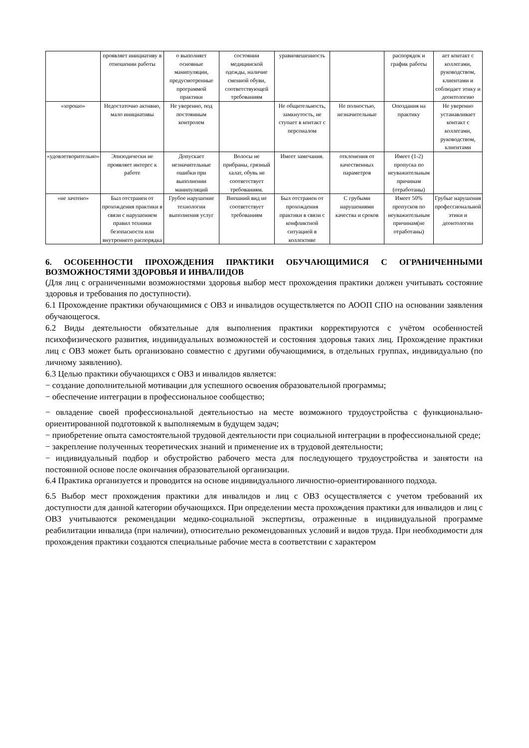| | проявляет инициативу в отношении работы | о выполняет основные манипуляции, предусмотренные программой практики | состоянии медицинской одежды, наличие сменной обуви, соответствующей требованиям | уравновешенность | | распорядок и график работы | ает контакт с коллегами, руководством, клиентами и соблюдает этику и деонтологию |
| «хорошо» | Недостаточно активно, мало инициативы | Не уверенно, под постоянным контролем | | Не общительность, замкнутость, не ступает в контакт с персоналом | Не полностью, незначительные | Опоздания на практику | Не уверенно устанавливает контакт с коллегами, руководством, клиентами |
| «удовлетворительно» | Эпизодически не проявляет интерес к работе | Допускает незначительные ошибки при выполнении манипуляций | Волосы не прибраны, грязный халат, обувь не соответствует требованиям. | Имеет замечания. | отклонения от качественных параметров | Имеет (1-2) пропуска по неуважительным причинам (отработаны) | |
| «не зачтено» | Был отстранен от прохождения практики в связи с нарушением правил техники безопасности или внутреннего распорядка | Грубое нарушение технологии выполнения услуг | Внешний вид не соответствует требованиям | Был отстранен от прохождения практики в связи с конфликтной ситуацией в коллективе | С грубыми нарушениями качества и сроков | Имеет 50% пропусков по неуважительным причинам(не отработаны) | Грубые нарушения профессиональной этики и деонтологии |
6. ОСОБЕННОСТИ ПРОХОЖДЕНИЯ ПРАКТИКИ ОБУЧАЮЩИМИСЯ С ОГРАНИЧЕННЫМИ ВОЗМОЖНОСТЯМИ ЗДОРОВЬЯ И ИНВАЛИДОВ
(Для лиц с ограниченными возможностями здоровья выбор мест прохождения практики должен учитывать состояние здоровья и требования по доступности).
6.1 Прохождение практики обучающимися с ОВЗ и инвалидов осуществляется по АООП СПО на основании заявления обучающегося.
6.2 Виды деятельности обязательные для выполнения практики корректируются с учётом особенностей психофизического развития, индивидуальных возможностей и состояния здоровья таких лиц. Прохождение практики лиц с ОВЗ может быть организовано совместно с другими обучающимися, в отдельных группах, индивидуально (по личному заявлению).
6.3 Целью практики обучающихся с ОВЗ и инвалидов является:
− создание дополнительной мотивации для успешного освоения образовательной программы;
− обеспечение интеграции в профессиональное сообщество;
− овладение своей профессиональной деятельностью на месте возможного трудоустройства с функционально-ориентированной подготовкой к выполняемым в будущем задач;
− приобретение опыта самостоятельной трудовой деятельности при социальной интеграции в профессиональной среде;
− закрепление полученных теоретических знаний и применение их в трудовой деятельности;
− индивидуальный подбор и обустройство рабочего места для последующего трудоустройства и занятости на постоянной основе после окончания образовательной организации.
6.4 Практика организуется и проводится на основе индивидуального личностно-ориентированного подхода.
6.5 Выбор мест прохождения практики для инвалидов и лиц с ОВЗ осуществляется с учетом требований их доступности для данной категории обучающихся. При определении места прохождения практики для инвалидов и лиц с ОВЗ учитываются рекомендации медико-социальной экспертизы, отраженные в индивидуальной программе реабилитации инвалида (при наличии), относительно рекомендованных условий и видов труда. При необходимости для прохождения практики создаются специальные рабочие места в соответствии с характером